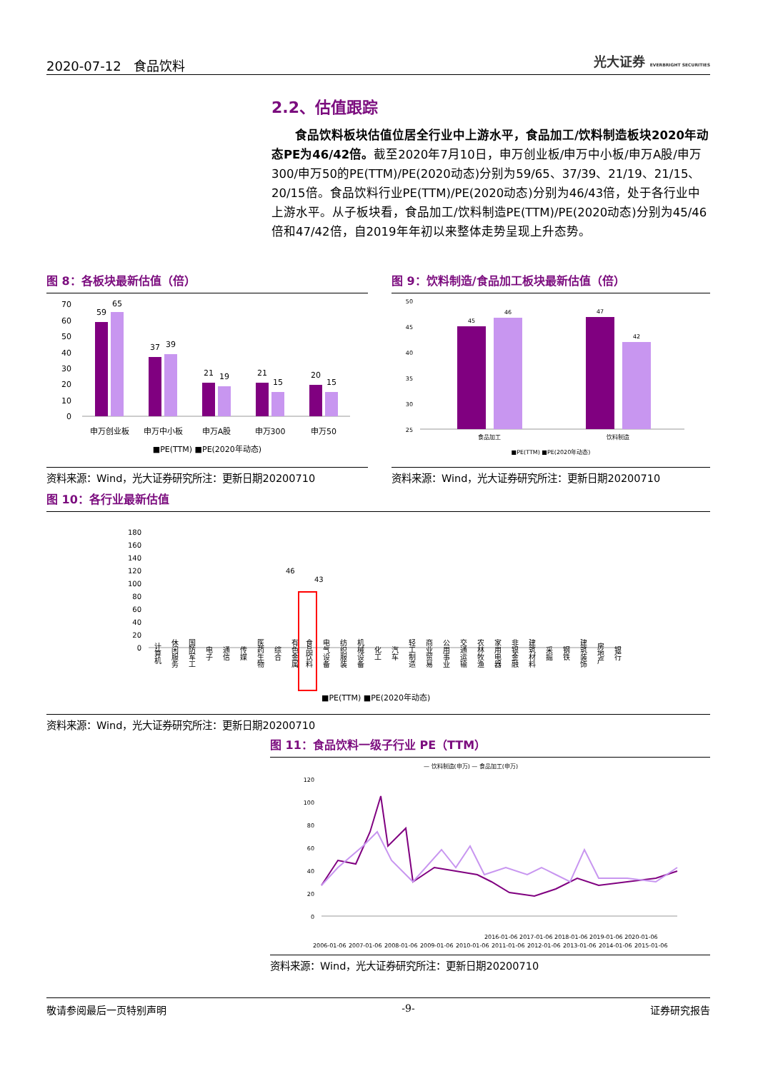2020-07-12 食品饮料 光大证券 EVERBRIGHT SECURITIES
2.2、估值跟踪
食品饮料板块估值位居全行业中上游水平，食品加工/饮料制造板块2020年动态PE为46/42倍。截至2020年7月10日，申万创业板/申万中小板/申万A股/申万300/申万50的PE(TTM)/PE(2020动态)分别为59/65、37/39、21/19、21/15、20/15倍。食品饮料行业PE(TTM)/PE(2020动态)分别为46/43倍，处于各行业中上游水平。从子板块看，食品加工/饮料制造PE(TTM)/PE(2020动态)分别为45/46倍和47/42倍，自2019年年初以来整体走势呈现上升态势。
图 8：各板块最新估值（倍）
70
60
50
40
30
20
10
0
59
65
37
39
21
19
21
15
20
15
申万创业板
申万中小板
申万A股
申万300
申万50
■PE(TTM) ■PE(2020年动态)
资料来源：Wind，光大证券研究所注：更新日期20200710
图 9：饮料制造/食品加工板块最新估值（倍）
50
45
40
35
30
25
45
46
47
42
食品加工
饮料制造
■PE(TTM) ■PE(2020年动态)
资料来源：Wind，光大证券研究所注：更新日期20200710
图 10：各行业最新估值
180
160
140
120
100
80
60
40
20
0
46
43
计算机
休闲服务
国防军工
电子
通信
传媒
医药生物
综合
有色金属
食品饮料
电气设备
纺织服装
机械设备
化工
汽车
轻工制造
商业贸易
公用事业
交通运输
农林牧渔
家用电器
非银金融
建筑材料
采掘
钢铁
建筑装饰
房地产
银行
■PE(TTM) ■PE(2020年动态)
资料来源：Wind，光大证券研究所注：更新日期20200710
图 11：食品饮料一级子行业 PE（TTM）
— 饮料制造(申万) — 食品加工(申万)
120
100
80
60
40
20
0
2006-01-06
2007-01-06
2008-01-06
2009-01-06
2010-01-06
2011-01-06
2012-01-06
2013-01-06
2014-01-06
2015-01-06
2016-01-06 2017-01-06 2018-01-06 2019-01-06 2020-01-06
资料来源：Wind，光大证券研究所注：更新日期20200710
敬请参阅最后一页特别声明 -9- 证券研究报告